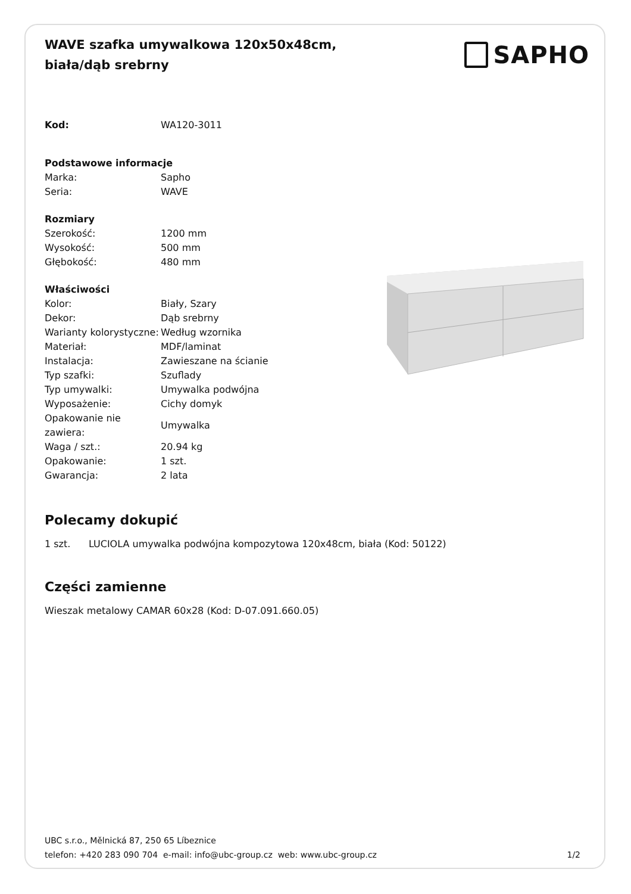WAVE szafka umywalkowa 120x50x48cm, biała/dąb srebrny
SAPHO
| Kod: | WA120-3011 |
| Podstawowe informacje | |
| Marka: | Sapho |
| Seria: | WAVE |
| Rozmiary | |
| Szerokość: | 1200 mm |
| Wysokość: | 500 mm |
| Głębokość: | 480 mm |
| Właściwości | |
| Kolor: | Biały, Szary |
| Dekor: | Dąb srebrny |
| Warianty kolorystyczne: | Według wzornika |
| Materiał: | MDF/laminat |
| Instalacja: | Zawieszane na ścianie |
| Typ szafki: | Szuflady |
| Typ umywalki: | Umywalka podwójna |
| Wyposażenie: | Cichy domyk |
| Opakowanie nie zawiera: | Umywalka |
| Waga / szt.: | 20.94 kg |
| Opakowanie: | 1 szt. |
| Gwarancja: | 2 lata |
Polecamy dokupić
1 szt. LUCIOLA umywalka podwójna kompozytowa 120x48cm, biała (Kod: 50122)
Części zamienne
Wieszak metalowy CAMAR 60x28 (Kod: D-07.091.660.05)
UBC s.r.o., Mělnická 87, 250 65 Líbeznice
telefon: +420 283 090 704 e-mail: info@ubc-group.cz web: www.ubc-group.cz 1/2